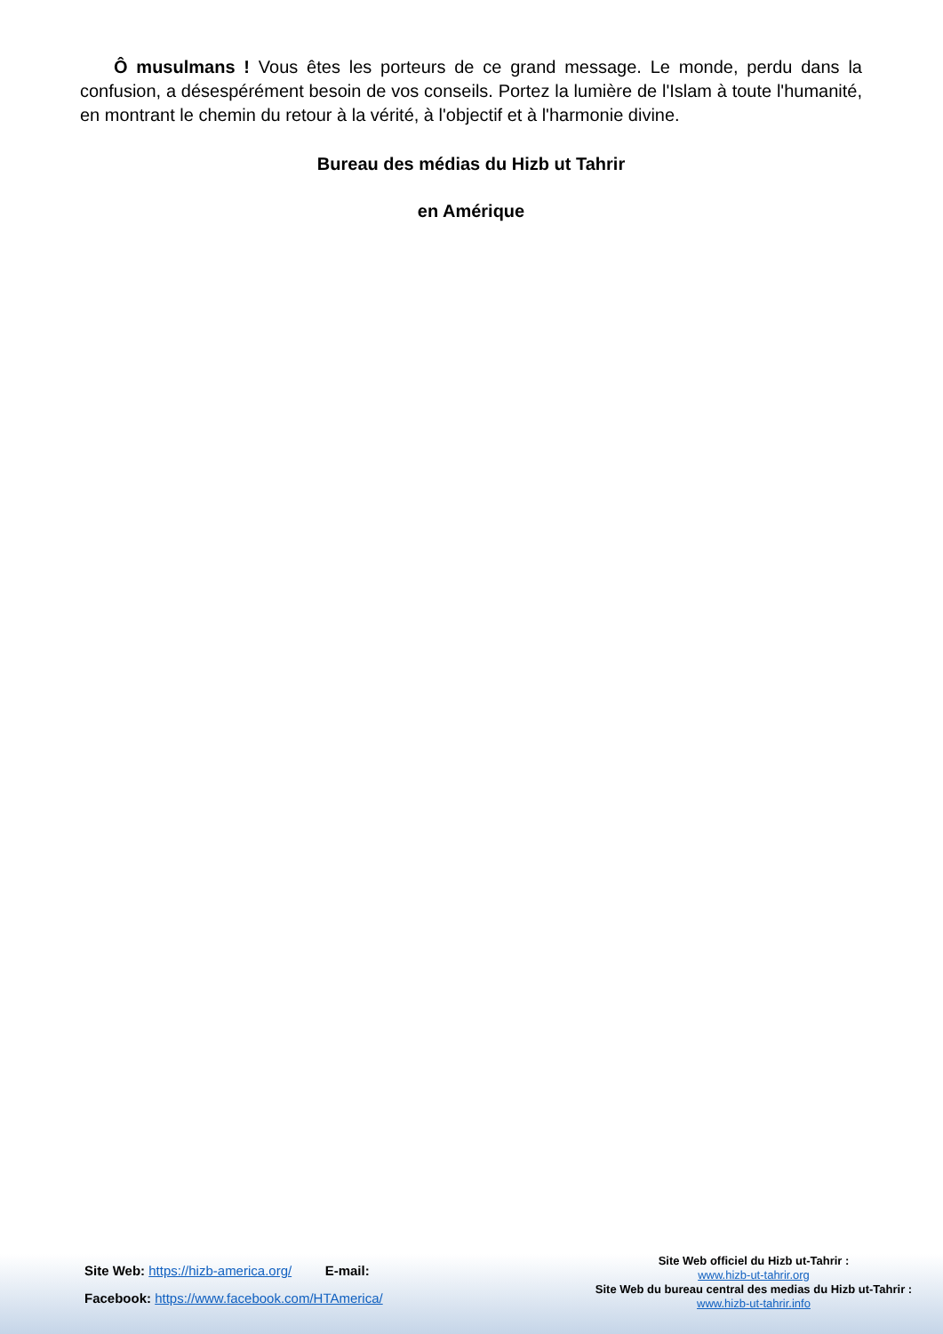Ô musulmans ! Vous êtes les porteurs de ce grand message. Le monde, perdu dans la confusion, a désespérément besoin de vos conseils. Portez la lumière de l'Islam à toute l'humanité, en montrant le chemin du retour à la vérité, à l'objectif et à l'harmonie divine.
Bureau des médias du Hizb ut Tahrir
en Amérique
Site Web: https://hizb-america.org/ E-mail:
Facebook: https://www.facebook.com/HTAmerica/
Site Web officiel du Hizb ut-Tahrir :
www.hizb-ut-tahrir.org
Site Web du bureau central des medias du Hizb ut-Tahrir :
www.hizb-ut-tahrir.info